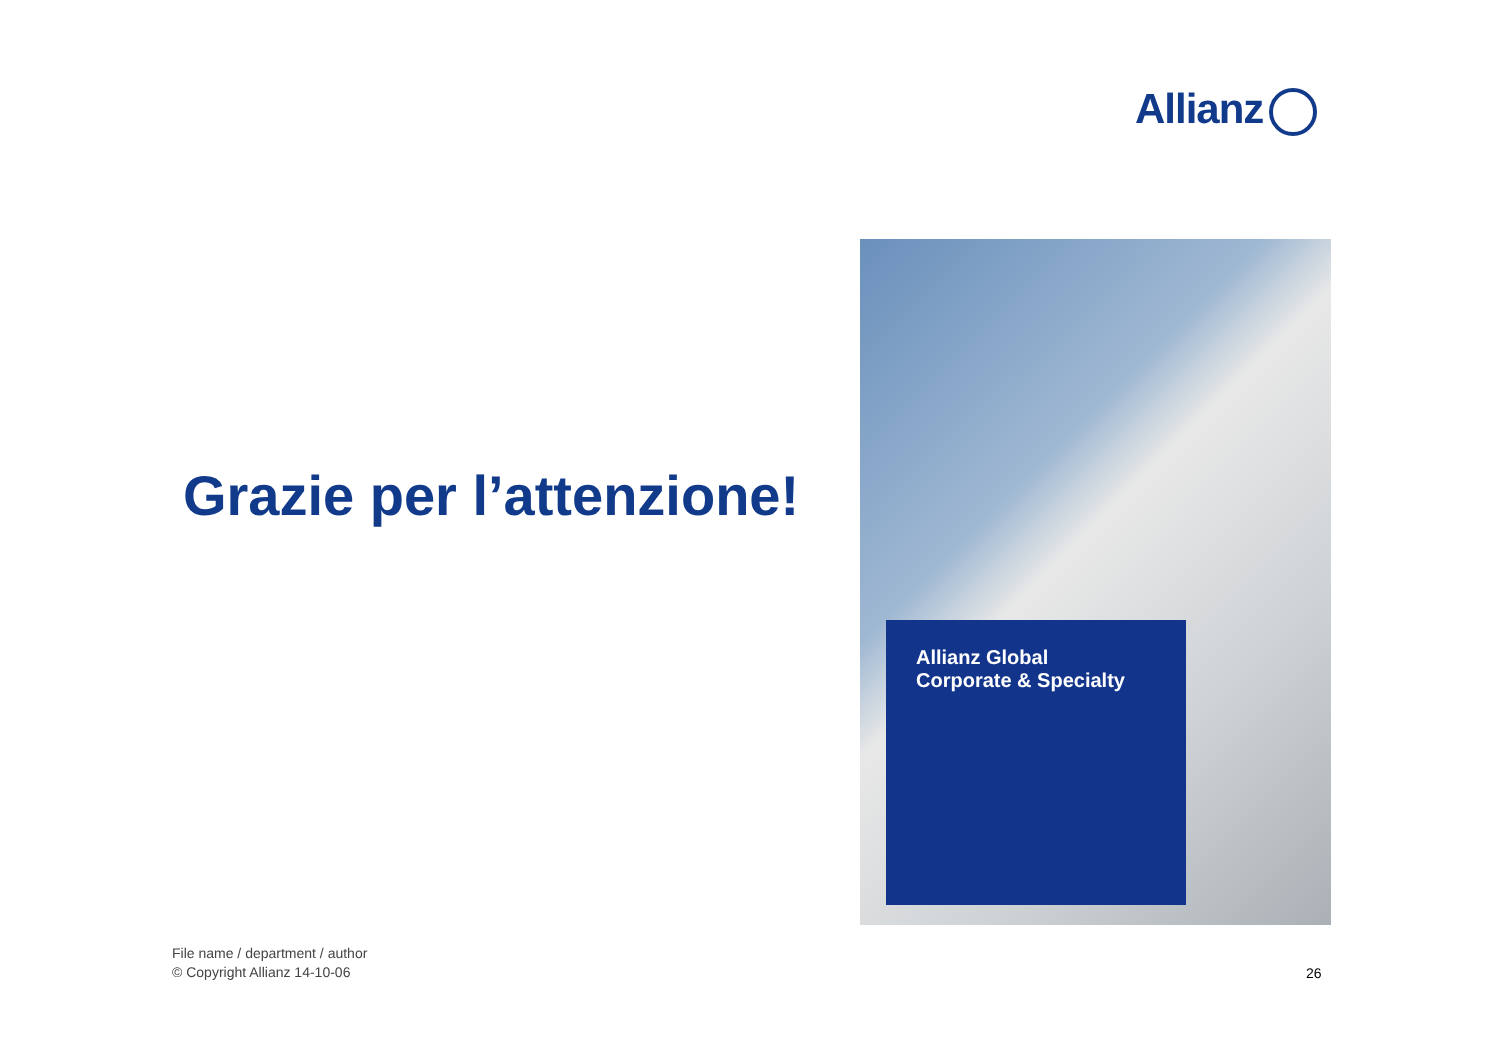Allianz
Grazie per l’attenzione!
Allianz Global
Corporate & Specialty
File name / department / author
© Copyright Allianz 14-10-06
26